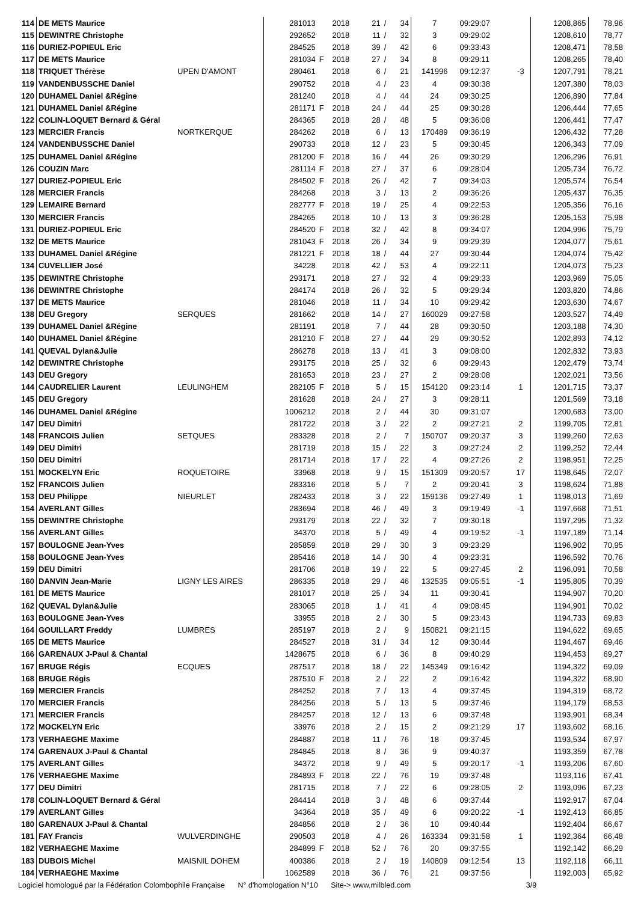| 114 | DE METS Maurice | | 281013 | | 2018 | 21 | / | 34 | 7 | 09:29:07 | | 1208,865 | 78,96 |
| 115 | DEWINTRE Christophe | | 292652 | | 2018 | 11 | / | 32 | 3 | 09:29:02 | | 1208,610 | 78,77 |
| 116 | DURIEZ-POPIEUL Eric | | 284525 | | 2018 | 39 | / | 42 | 6 | 09:33:43 | | 1208,471 | 78,58 |
| 117 | DE METS Maurice | | 281034 | F | 2018 | 27 | / | 34 | 8 | 09:29:11 | | 1208,265 | 78,40 |
| 118 | TRIQUET Thérèse | UPEN D'AMONT | 280461 | | 2018 | 6 | / | 21 | 141996 | 09:12:37 | -3 | 1207,791 | 78,21 |
| 119 | VANDENBUSSCHE Daniel | | 290752 | | 2018 | 4 | / | 23 | 4 | 09:30:38 | | 1207,380 | 78,03 |
| 120 | DUHAMEL Daniel &Régine | | 281240 | | 2018 | 4 | / | 44 | 24 | 09:30:25 | | 1206,890 | 77,84 |
| 121 | DUHAMEL Daniel &Régine | | 281171 | F | 2018 | 24 | / | 44 | 25 | 09:30:28 | | 1206,444 | 77,65 |
| 122 | COLIN-LOQUET Bernard & Géral | | 284365 | | 2018 | 28 | / | 48 | 5 | 09:36:08 | | 1206,441 | 77,47 |
| 123 | MERCIER Francis | NORTKERQUE | 284262 | | 2018 | 6 | / | 13 | 170489 | 09:36:19 | | 1206,432 | 77,28 |
| 124 | VANDENBUSSCHE Daniel | | 290733 | | 2018 | 12 | / | 23 | 5 | 09:30:45 | | 1206,343 | 77,09 |
| 125 | DUHAMEL Daniel &Régine | | 281200 | F | 2018 | 16 | / | 44 | 26 | 09:30:29 | | 1206,296 | 76,91 |
| 126 | COUZIN Marc | | 281114 | F | 2018 | 27 | / | 37 | 6 | 09:28:04 | | 1205,734 | 76,72 |
| 127 | DURIEZ-POPIEUL Eric | | 284502 | F | 2018 | 26 | / | 42 | 7 | 09:34:03 | | 1205,574 | 76,54 |
| 128 | MERCIER Francis | | 284268 | | 2018 | 3 | / | 13 | 2 | 09:36:26 | | 1205,437 | 76,35 |
| 129 | LEMAIRE Bernard | | 282777 | F | 2018 | 19 | / | 25 | 4 | 09:22:53 | | 1205,356 | 76,16 |
| 130 | MERCIER Francis | | 284265 | | 2018 | 10 | / | 13 | 3 | 09:36:28 | | 1205,153 | 75,98 |
| 131 | DURIEZ-POPIEUL Eric | | 284520 | F | 2018 | 32 | / | 42 | 8 | 09:34:07 | | 1204,996 | 75,79 |
| 132 | DE METS Maurice | | 281043 | F | 2018 | 26 | / | 34 | 9 | 09:29:39 | | 1204,077 | 75,61 |
| 133 | DUHAMEL Daniel &Régine | | 281221 | F | 2018 | 18 | / | 44 | 27 | 09:30:44 | | 1204,074 | 75,42 |
| 134 | CUVELLIER José | | 34228 | | 2018 | 42 | / | 53 | 4 | 09:22:11 | | 1204,073 | 75,23 |
| 135 | DEWINTRE Christophe | | 293171 | | 2018 | 27 | / | 32 | 4 | 09:29:33 | | 1203,969 | 75,05 |
| 136 | DEWINTRE Christophe | | 284174 | | 2018 | 26 | / | 32 | 5 | 09:29:34 | | 1203,820 | 74,86 |
| 137 | DE METS Maurice | | 281046 | | 2018 | 11 | / | 34 | 10 | 09:29:42 | | 1203,630 | 74,67 |
| 138 | DEU Gregory | SERQUES | 281662 | | 2018 | 14 | / | 27 | 160029 | 09:27:58 | | 1203,527 | 74,49 |
| 139 | DUHAMEL Daniel &Régine | | 281191 | | 2018 | 7 | / | 44 | 28 | 09:30:50 | | 1203,188 | 74,30 |
| 140 | DUHAMEL Daniel &Régine | | 281210 | F | 2018 | 27 | / | 44 | 29 | 09:30:52 | | 1202,893 | 74,12 |
| 141 | QUEVAL Dylan&Julie | | 286278 | | 2018 | 13 | / | 41 | 3 | 09:08:00 | | 1202,832 | 73,93 |
| 142 | DEWINTRE Christophe | | 293175 | | 2018 | 25 | / | 32 | 6 | 09:29:43 | | 1202,479 | 73,74 |
| 143 | DEU Gregory | | 281653 | | 2018 | 23 | / | 27 | 2 | 09:28:08 | | 1202,021 | 73,56 |
| 144 | CAUDRELIER Laurent | LEULINGHEM | 282105 | F | 2018 | 5 | / | 15 | 154120 | 09:23:14 | 1 | 1201,715 | 73,37 |
| 145 | DEU Gregory | | 281628 | | 2018 | 24 | / | 27 | 3 | 09:28:11 | | 1201,569 | 73,18 |
| 146 | DUHAMEL Daniel &Régine | | 1006212 | | 2018 | 2 | / | 44 | 30 | 09:31:07 | | 1200,683 | 73,00 |
| 147 | DEU Dimitri | | 281722 | | 2018 | 3 | / | 22 | 2 | 09:27:21 | 2 | 1199,705 | 72,81 |
| 148 | FRANCOIS Julien | SETQUES | 283328 | | 2018 | 2 | / | 7 | 150707 | 09:20:37 | 3 | 1199,260 | 72,63 |
| 149 | DEU Dimitri | | 281719 | | 2018 | 15 | / | 22 | 3 | 09:27:24 | 2 | 1199,252 | 72,44 |
| 150 | DEU Dimitri | | 281714 | | 2018 | 17 | / | 22 | 4 | 09:27:26 | 2 | 1198,951 | 72,25 |
| 151 | MOCKELYN Eric | ROQUETOIRE | 33968 | | 2018 | 9 | / | 15 | 151309 | 09:20:57 | 17 | 1198,645 | 72,07 |
| 152 | FRANCOIS Julien | | 283316 | | 2018 | 5 | / | 7 | 2 | 09:20:41 | 3 | 1198,624 | 71,88 |
| 153 | DEU Philippe | NIEURLET | 282433 | | 2018 | 3 | / | 22 | 159136 | 09:27:49 | 1 | 1198,013 | 71,69 |
| 154 | AVERLANT Gilles | | 283694 | | 2018 | 46 | / | 49 | 3 | 09:19:49 | -1 | 1197,668 | 71,51 |
| 155 | DEWINTRE Christophe | | 293179 | | 2018 | 22 | / | 32 | 7 | 09:30:18 | | 1197,295 | 71,32 |
| 156 | AVERLANT Gilles | | 34370 | | 2018 | 5 | / | 49 | 4 | 09:19:52 | -1 | 1197,189 | 71,14 |
| 157 | BOULOGNE Jean-Yves | | 285859 | | 2018 | 29 | / | 30 | 3 | 09:23:29 | | 1196,902 | 70,95 |
| 158 | BOULOGNE Jean-Yves | | 285416 | | 2018 | 14 | / | 30 | 4 | 09:23:31 | | 1196,592 | 70,76 |
| 159 | DEU Dimitri | | 281706 | | 2018 | 19 | / | 22 | 5 | 09:27:45 | 2 | 1196,091 | 70,58 |
| 160 | DANVIN Jean-Marie | LIGNY LES AIRES | 286335 | | 2018 | 29 | / | 46 | 132535 | 09:05:51 | -1 | 1195,805 | 70,39 |
| 161 | DE METS Maurice | | 281017 | | 2018 | 25 | / | 34 | 11 | 09:30:41 | | 1194,907 | 70,20 |
| 162 | QUEVAL Dylan&Julie | | 283065 | | 2018 | 1 | / | 41 | 4 | 09:08:45 | | 1194,901 | 70,02 |
| 163 | BOULOGNE Jean-Yves | | 33955 | | 2018 | 2 | / | 30 | 5 | 09:23:43 | | 1194,733 | 69,83 |
| 164 | GOUILLART Freddy | LUMBRES | 285197 | | 2018 | 2 | / | 9 | 150821 | 09:21:15 | | 1194,622 | 69,65 |
| 165 | DE METS Maurice | | 284527 | | 2018 | 31 | / | 34 | 12 | 09:30:44 | | 1194,467 | 69,46 |
| 166 | GARENAUX J-Paul & Chantal | | 1428675 | | 2018 | 6 | / | 36 | 8 | 09:40:29 | | 1194,453 | 69,27 |
| 167 | BRUGE Régis | ECQUES | 287517 | | 2018 | 18 | / | 22 | 145349 | 09:16:42 | | 1194,322 | 69,09 |
| 168 | BRUGE Régis | | 287510 | F | 2018 | 2 | / | 22 | 2 | 09:16:42 | | 1194,322 | 68,90 |
| 169 | MERCIER Francis | | 284252 | | 2018 | 7 | / | 13 | 4 | 09:37:45 | | 1194,319 | 68,72 |
| 170 | MERCIER Francis | | 284256 | | 2018 | 5 | / | 13 | 5 | 09:37:46 | | 1194,179 | 68,53 |
| 171 | MERCIER Francis | | 284257 | | 2018 | 12 | / | 13 | 6 | 09:37:48 | | 1193,901 | 68,34 |
| 172 | MOCKELYN Eric | | 33976 | | 2018 | 2 | / | 15 | 2 | 09:21:29 | 17 | 1193,602 | 68,16 |
| 173 | VERHAEGHE Maxime | | 284887 | | 2018 | 11 | / | 76 | 18 | 09:37:45 | | 1193,534 | 67,97 |
| 174 | GARENAUX J-Paul & Chantal | | 284845 | | 2018 | 8 | / | 36 | 9 | 09:40:37 | | 1193,359 | 67,78 |
| 175 | AVERLANT Gilles | | 34372 | | 2018 | 9 | / | 49 | 5 | 09:20:17 | -1 | 1193,206 | 67,60 |
| 176 | VERHAEGHE Maxime | | 284893 | F | 2018 | 22 | / | 76 | 19 | 09:37:48 | | 1193,116 | 67,41 |
| 177 | DEU Dimitri | | 281715 | | 2018 | 7 | / | 22 | 6 | 09:28:05 | 2 | 1193,096 | 67,23 |
| 178 | COLIN-LOQUET Bernard & Géral | | 284414 | | 2018 | 3 | / | 48 | 6 | 09:37:44 | | 1192,917 | 67,04 |
| 179 | AVERLANT Gilles | | 34364 | | 2018 | 35 | / | 49 | 6 | 09:20:22 | -1 | 1192,413 | 66,85 |
| 180 | GARENAUX J-Paul & Chantal | | 284856 | | 2018 | 2 | / | 36 | 10 | 09:40:44 | | 1192,404 | 66,67 |
| 181 | FAY Francis | WULVERDINGHE | 290503 | | 2018 | 4 | / | 26 | 163334 | 09:31:58 | 1 | 1192,364 | 66,48 |
| 182 | VERHAEGHE Maxime | | 284899 | F | 2018 | 52 | / | 76 | 20 | 09:37:55 | | 1192,142 | 66,29 |
| 183 | DUBOIS Michel | MAISNIL DOHEM | 400386 | | 2018 | 2 | / | 19 | 140809 | 09:12:54 | 13 | 1192,118 | 66,11 |
| 184 | VERHAEGHE Maxime | | 1062589 | | 2018 | 36 | / | 76 | 21 | 09:37:56 | | 1192,003 | 65,92 |
Logiciel homologué par la Fédération Colombophile Française N° d'homologation N°10 Site-> www.milbled.com 3/9